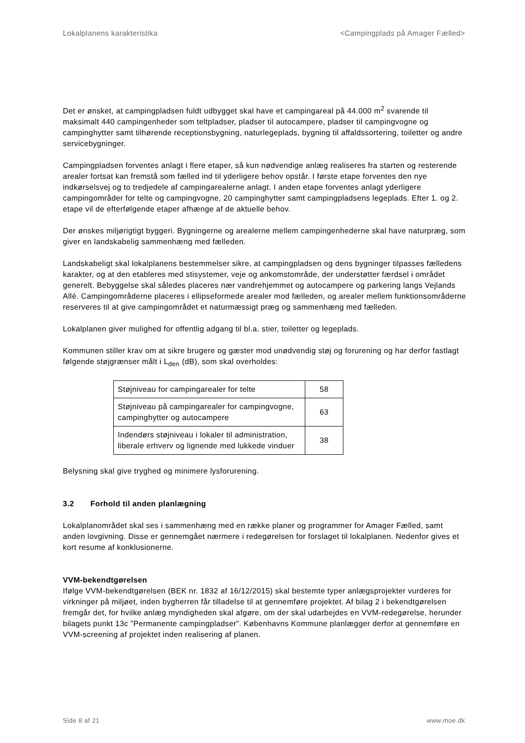Lokalplanens karakteristika <Campingplads på Amager Fælled>
Det er ønsket, at campingpladsen fuldt udbygget skal have et campingareal på 44.000 m<sup>2</sup> svarende til maksimalt 440 campingenheder som teltpladser, pladser til autocampere, pladser til campingvogne og campinghytter samt tilhørende receptionsbygning, naturlegeplads, bygning til affaldssortering, toiletter og andre servicebygninger.
Campingpladsen forventes anlagt i flere etaper, så kun nødvendige anlæg realiseres fra starten og resterende arealer fortsat kan fremstå som fælled ind til yderligere behov opstår. I første etape forventes den nye indkørselsvej og to tredjedele af campingarealerne anlagt. I anden etape forventes anlagt yderligere campingområder for telte og campingvogne, 20 campinghytter samt campingpladsens legeplads. Efter 1. og 2. etape vil de efterfølgende etaper afhænge af de aktuelle behov.
Der ønskes miljørigtigt byggeri. Bygningerne og arealerne mellem campingenhederne skal have naturpræg, som giver en landskabelig sammenhæng med fælleden.
Landskabeligt skal lokalplanens bestemmelser sikre, at campingpladsen og dens bygninger tilpasses fælledens karakter, og at den etableres med stisystemer, veje og ankomstområde, der understøtter færdsel i området generelt. Bebyggelse skal således placeres nær vandrehjemmet og autocampere og parkering langs Vejlands Allé. Campingområderne placeres i ellipseformede arealer mod fælleden, og arealer mellem funktionsområderne reserveres til at give campingområdet et naturmæssigt præg og sammenhæng med fælleden.
Lokalplanen giver mulighed for offentlig adgang til bl.a. stier, toiletter og legeplads.
Kommunen stiller krav om at sikre brugere og gæster mod unødvendig støj og forurening og har derfor fastlagt følgende støjgrænser målt i L<sub>den</sub> (dB), som skal overholdes:
| Støjniveau for campingarealer for telte | 58 |
| Støjniveau på campingarealer for campingvogne, campinghytter og autocampere | 63 |
| Indendørs støjniveau i lokaler til administration, liberale erhverv og lignende med lukkede vinduer | 38 |
Belysning skal give tryghed og minimere lysforurening.
3.2 Forhold til anden planlægning
Lokalplanområdet skal ses i sammenhæng med en række planer og programmer for Amager Fælled, samt anden lovgivning. Disse er gennemgået nærmere i redegørelsen for forslaget til lokalplanen. Nedenfor gives et kort resume af konklusionerne.
VVM-bekendtgørelsen
Ifølge VVM-bekendtgørelsen (BEK nr. 1832 af 16/12/2015) skal bestemte typer anlægsprojekter vurderes for virkninger på miljøet, inden bygherren får tilladelse til at gennemføre projektet. Af bilag 2 i bekendtgørelsen fremgår det, for hvilke anlæg myndigheden skal afgøre, om der skal udarbejdes en VVM-redegørelse, herunder bilagets punkt 13c ”Permanente campingpladser”. Københavns Kommune planlægger derfor at gennemføre en VVM-screening af projektet inden realisering af planen.
Side 8 af 21 www.moe.dk